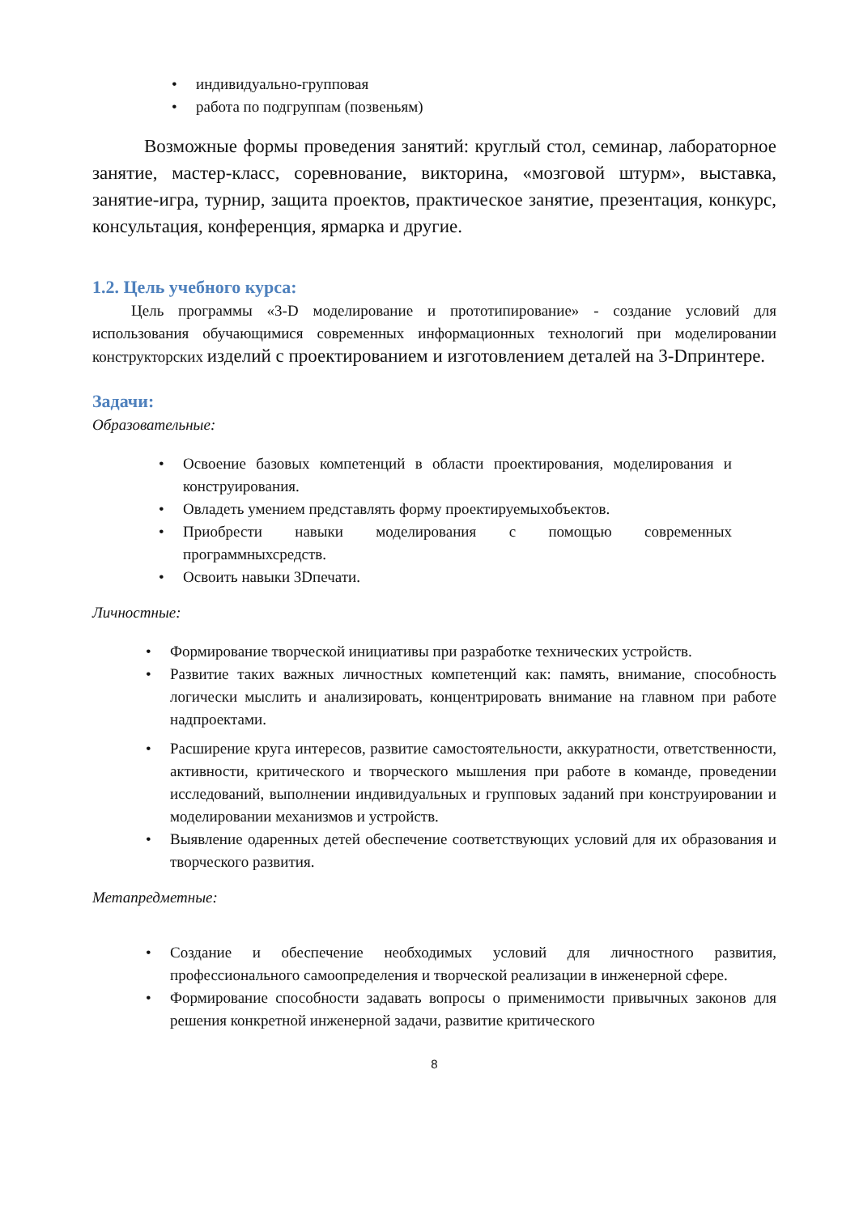• индивидуально-групповая
• работа по подгруппам (позвеньям)
Возможные формы проведения занятий: круглый стол, семинар, лабораторное занятие, мастер-класс, соревнование, викторина, «мозговой штурм», выставка, занятие-игра, турнир, защита проектов, практическое занятие, презентация, конкурс, консультация, конференция, ярмарка и другие.
1.2. Цель учебного курса:
Цель программы «3-D моделирование и прототипирование» - создание условий для использования обучающимися современных информационных технологий при моделировании конструкторских изделий с проектированием и изготовлением деталей на 3-Dпринтере.
Задачи:
Образовательные:
• Освоение базовых компетенций в области проектирования, моделирования и конструирования.
• Овладеть умением представлять форму проектируемыхобъектов.
• Приобрести навыки моделирования с помощью современных программныхсредств.
• Освоить навыки 3Dпечати.
Личностные:
• Формирование творческой инициативы при разработке технических устройств.
• Развитие таких важных личностных компетенций как: память, внимание, способность логически мыслить и анализировать, концентрировать внимание на главном при работе надпроектами.
• Расширение круга интересов, развитие самостоятельности, аккуратности, ответственности, активности, критического и творческого мышления при работе в команде, проведении исследований, выполнении индивидуальных и групповых заданий при конструировании и моделировании механизмов и устройств.
• Выявление одаренных детей обеспечение соответствующих условий для их образования и творческого развития.
Метапредметные:
• Создание и обеспечение необходимых условий для личностного развития, профессионального самоопределения и творческой реализации в инженерной сфере.
• Формирование способности задавать вопросы о применимости привычных законов для решения конкретной инженерной задачи, развитие критического
8